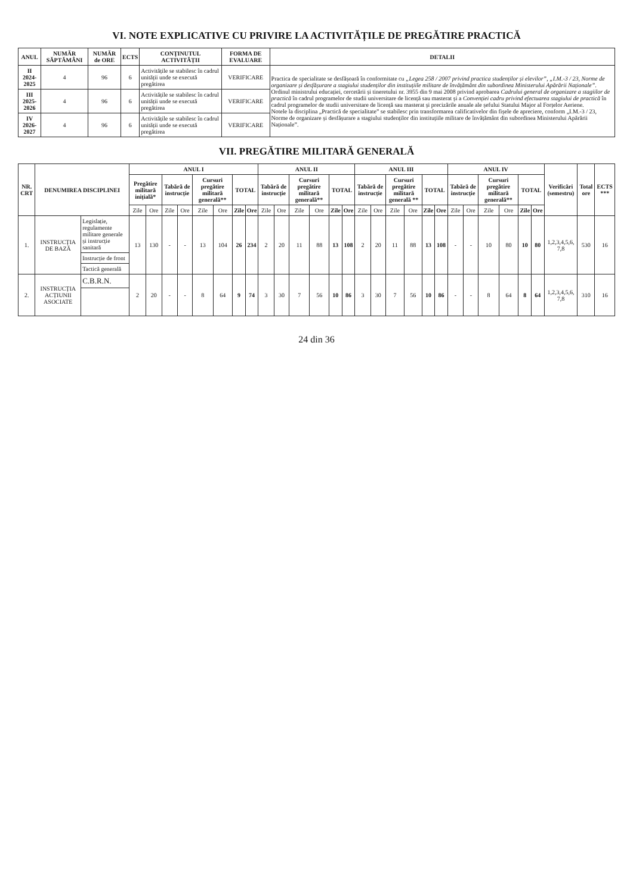VI. NOTE EXPLICATIVE CU PRIVIRE LA ACTIVITĂȚILE DE PREGĂTIRE PRACTICĂ
| ANUL | NUMĂR SĂPTĂMÂNI | NUMĂR de ORE | ECTS | CONȚINUTUL ACTIVITĂȚII | FORMA DE EVALUARE | DETALII |
| --- | --- | --- | --- | --- | --- | --- |
| II 2024-2025 | 4 | 96 | 6 | Activitățile se stabilesc în cadrul unității unde se execută pregătirea | VERIFICARE | Practica de specialitate se desfășoară în conformitate cu „Legea 258 / 2007 privind practica studenților și elevilor” , „I.M.-3 / 23, Norme de organizare și desfășurare a stagiului studenților din instituțiile militare de învățământ din subordinea Ministerului Apărării Naționale” . Ordinul ministrului educației, cercetării și tineretului nr. 3955 din 9 mai 2008 privind aprobarea Cadrului general de organizare a stagiilor de practică în cadrul programelor de studii universitare de licență sau masterat și a Convenției cadru privind efectuarea stagiului de practică în cadrul programelor de studii universitare de licență sau masterat și precizările anuale ale șefului Statului Major al Forțelor Aeriene. Notele la disciplina „Practică de specialitate” se stabilesc prin transformarea calificativelor din fișele de apreciere, conform „I.M.-3 / 23, Norme de organizare și desfășurare a stagiului studenților din instituțiile militare de învățământ din subordinea Ministerului Apărării Naționale”. |
| III 2025-2026 | 4 | 96 | 6 | Activitățile se stabilesc în cadrul unității unde se execută pregătirea | VERIFICARE | |
| IV 2026-2027 | 4 | 96 | 6 | Activitățile se stabilesc în cadrul unității unde se execută pregătirea | VERIFICARE | |
VII. PREGĂTIRE MILITARĂ GENERALĂ
| NR. CRT | DENUMIREA DISCIPLINEI | | ANUL I | | | | | | | | ANUL II | | | | | | ANUL III | | | | | | ANUL IV | | | | | | Verificări (semestru) | Total ore | ECTS *** |
| --- | --- | --- | --- | --- | --- | --- | --- | --- | --- | --- | --- | --- | --- | --- | --- | --- | --- | --- | --- | --- | --- | --- | --- | --- | --- | --- | --- | --- | --- | --- | --- |
| | | | Pregătire militară inițială* | | Tabără de instrucție | | Cursuri pregătire militară generală** | | TOTAL | | Tabără de instrucție | | Cursuri pregătire militară generală** | | TOTAL | | Tabără de instrucție | | Cursuri pregătire militară generală ** | | TOTAL | | Tabără de instrucție | | Cursuri pregătire militară generală** | | TOTAL | | | | |
| | | | Zile | Ore | Zile | Ore | Zile | Ore | Zile | Ore | Zile | Ore | Zile | Ore | Zile | Ore | Zile | Ore | Zile | Ore | Zile | Ore | Zile | Ore | Zile | Ore | Zile | Ore | | | |
| 1. | INSTRUCȚIA DE BAZĂ | Legislație, regulamente militare generale și instrucție sanitară | 13 | 130 | - | - | 13 | 104 | 26 | 234 | 2 | 20 | 11 | 88 | 13 | 108 | 2 | 20 | 11 | 88 | 13 | 108 | - | - | 10 | 80 | 10 | 80 | 1,2,3,4,5,6, 7,8 | 530 | 16 |
| | | Instrucție de front | | | | | | | | | | | | | | | | | | | | | | | | | | | | | |
| | | Tactică generală | | | | | | | | | | | | | | | | | | | | | | | | | | | | | |
| 2. | INSTRUCȚIA ACȚIUNII ASOCIATE | C.B.R.N. | 2 | 20 | - | - | 8 | 64 | 9 | 74 | 3 | 30 | 7 | 56 | 10 | 86 | 3 | 30 | 7 | 56 | 10 | 86 | - | - | 8 | 64 | 8 | 64 | 1,2,3,4,5,6, 7,8 | 310 | 16 |
24 din 36